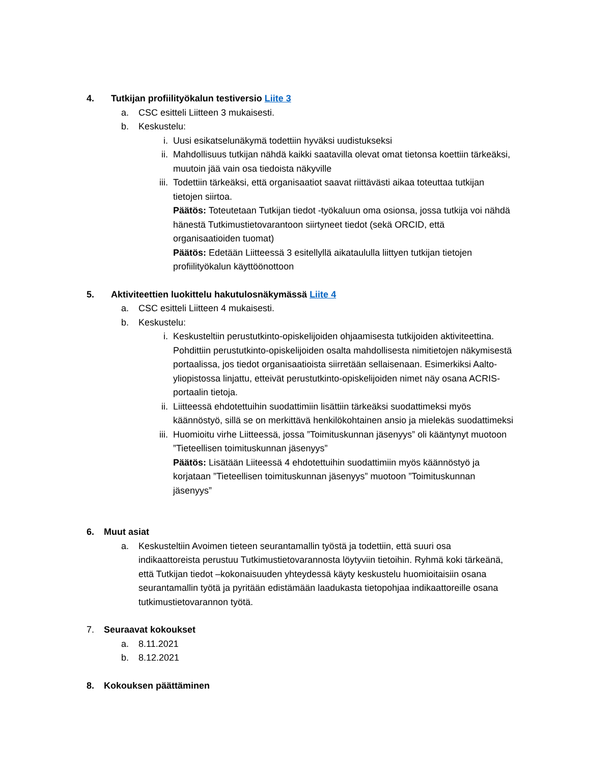4. Tutkijan profiilityökalun testiversio Liite 3
a. CSC esitteli Liitteen 3 mukaisesti.
b. Keskustelu:
i. Uusi esikatselunäkymä todettiin hyväksi uudistukseksi
ii. Mahdollisuus tutkijan nähdä kaikki saatavilla olevat omat tietonsa koettiin tärkeäksi, muutoin jää vain osa tiedoista näkyville
iii. Todettiin tärkeäksi, että organisaatiot saavat riittävästi aikaa toteuttaa tutkijan tietojen siirtoa.
Päätös: Toteutetaan Tutkijan tiedot -työkaluun oma osionsa, jossa tutkija voi nähdä hänestä Tutkimustietovarantoon siirtyneet tiedot (sekä ORCID, että organisaatioiden tuomat)
Päätös: Edetään Liitteessä 3 esitellyllä aikataululla liittyen tutkijan tietojen profiilityökalun käyttöönottoon
5. Aktiviteettien luokittelu hakutulosnäkymässä Liite 4
a. CSC esitteli Liitteen 4 mukaisesti.
b. Keskustelu:
i. Keskusteltiin perustutkinto-opiskelijoiden ohjaamisesta tutkijoiden aktiviteettina. Pohdittiin perustutkinto-opiskelijoiden osalta mahdollisesta nimitietojen näkymisestä portaalissa, jos tiedot organisaatioista siirretään sellaisenaan. Esimerkiksi Aalto-yliopistossa linjattu, etteivät perustutkinto-opiskelijoiden nimet näy osana ACRIS-portaalin tietoja.
ii. Liitteessä ehdotettuihin suodattimiin lisättiin tärkeäksi suodattimeksi myös käännöstyö, sillä se on merkittävä henkilökohtainen ansio ja mielekäs suodattimeksi
iii. Huomioitu virhe Liitteessä, jossa ”Toimituskunnan jäsenyys” oli kääntynyt muotoon ”Tieteellisen toimituskunnan jäsenyys”
Päätös: Lisätään Liiteessä 4 ehdotettuihin suodattimiin myös käännöstyö ja korjataan ”Tieteellisen toimituskunnan jäsenyys” muotoon ”Toimituskunnan jäsenyys”
6. Muut asiat
a. Keskusteltiin Avoimen tieteen seurantamallin työstä ja todettiin, että suuri osa indikaattoreista perustuu Tutkimustietovarannosta löytyviin tietoihin. Ryhmä koki tärkeänä, että Tutkijan tiedot –kokonaisuuden yhteydessä käyty keskustelu huomioitaisiin osana seurantamallin työtä ja pyritään edistämään laadukasta tietopohjaa indikaattoreille osana tutkimustietovarannon työtä.
7. Seuraavat kokoukset
a. 8.11.2021
b. 8.12.2021
8. Kokouksen päättäminen